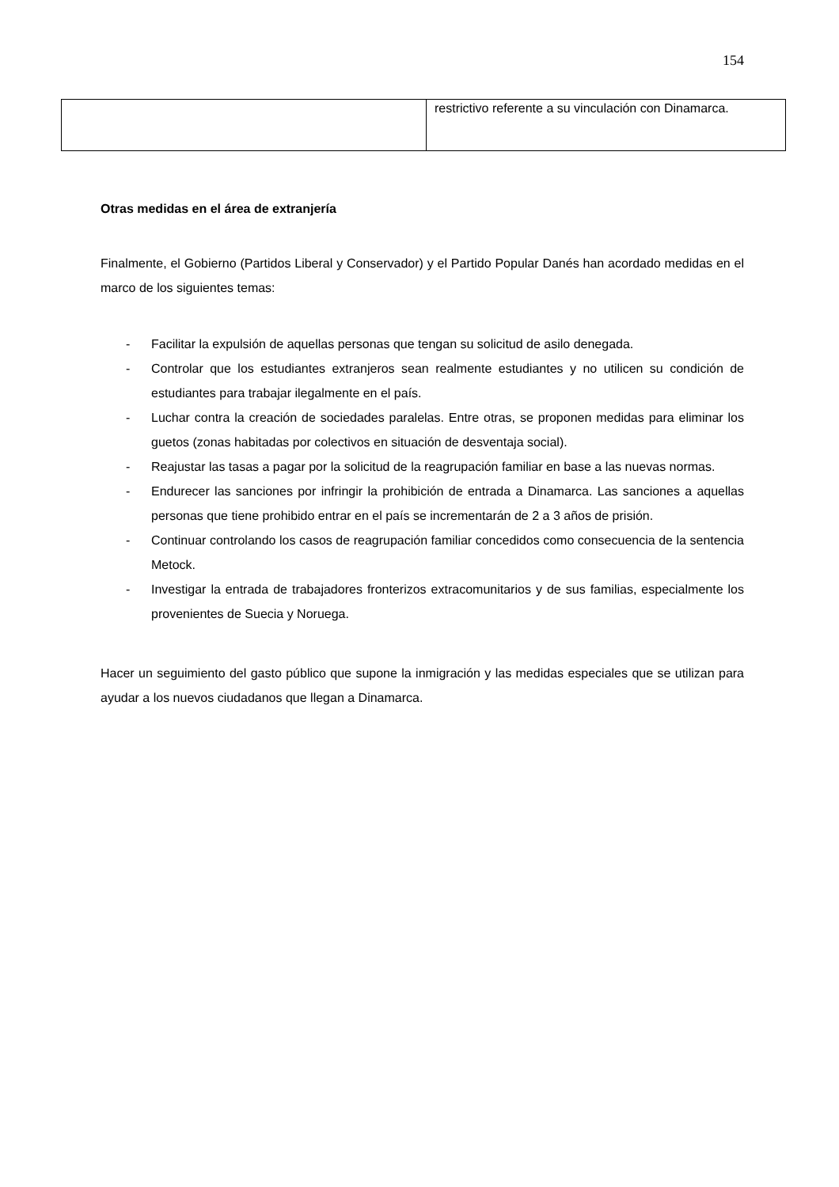154
| | restrictivo referente a su vinculación con Dinamarca. |
Otras medidas en el área de extranjería
Finalmente, el Gobierno (Partidos Liberal y Conservador) y el Partido Popular Danés han acordado medidas en el marco de los siguientes temas:
- Facilitar la expulsión de aquellas personas que tengan su solicitud de asilo denegada.
- Controlar que los estudiantes extranjeros sean realmente estudiantes y no utilicen su condición de estudiantes para trabajar ilegalmente en el país.
- Luchar contra la creación de sociedades paralelas. Entre otras, se proponen medidas para eliminar los guetos (zonas habitadas por colectivos en situación de desventaja social).
- Reajustar las tasas a pagar por la solicitud de la reagrupación familiar en base a las nuevas normas.
- Endurecer las sanciones por infringir la prohibición de entrada a Dinamarca. Las sanciones a aquellas personas que tiene prohibido entrar en el país se incrementarán de 2 a 3 años de prisión.
- Continuar controlando los casos de reagrupación familiar concedidos como consecuencia de la sentencia Metock.
- Investigar la entrada de trabajadores fronterizos extracomunitarios y de sus familias, especialmente los provenientes de Suecia y Noruega.
Hacer un seguimiento del gasto público que supone la inmigración y las medidas especiales que se utilizan para ayudar a los nuevos ciudadanos que llegan a Dinamarca.